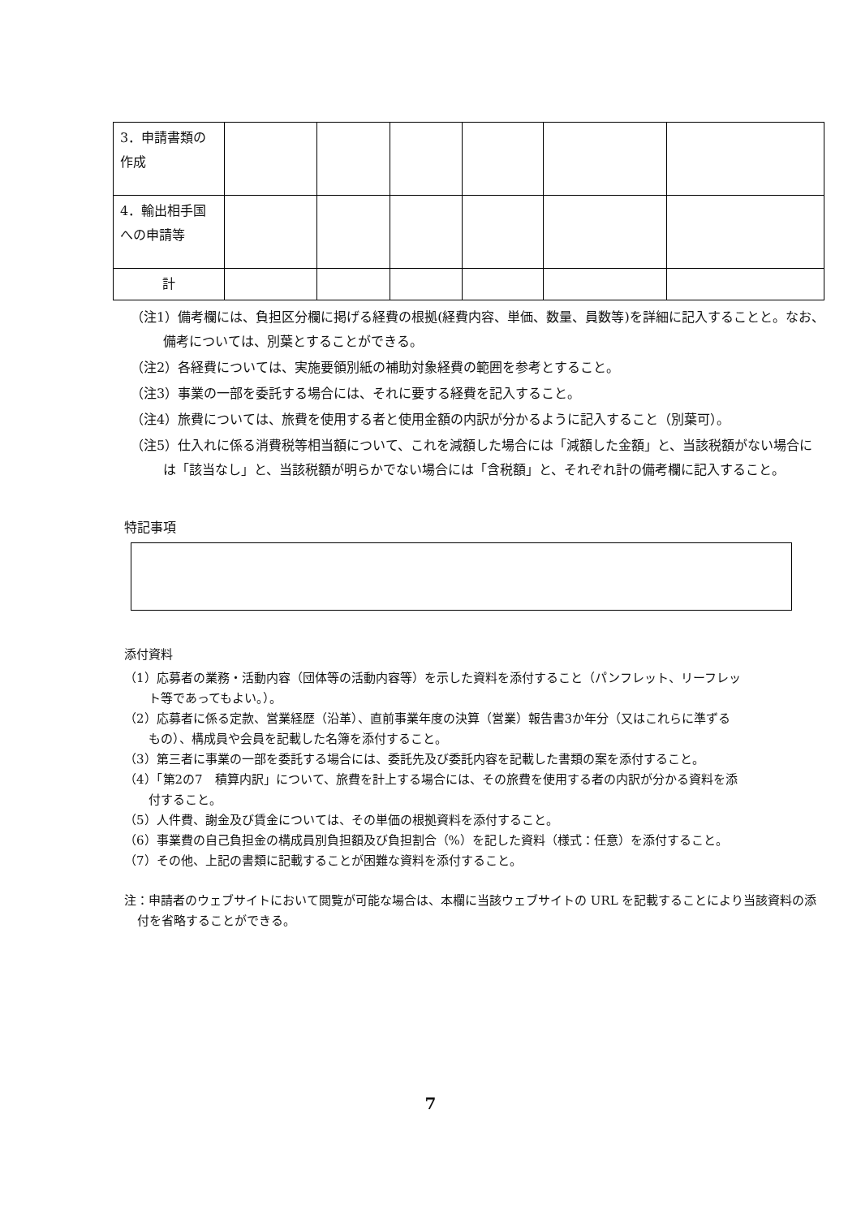| 3．申請書類の作成 | | | | | | |
| 4．輸出相手国への申請等 | | | | | | |
| 計 | | | | | | |
（注1）備考欄には、負担区分欄に掲げる経費の根拠(経費内容、単価、数量、員数等)を詳細に記入することと。なお、備考については、別葉とすることができる。
（注2）各経費については、実施要領別紙の補助対象経費の範囲を参考とすること。
（注3）事業の一部を委託する場合には、それに要する経費を記入すること。
（注4）旅費については、旅費を使用する者と使用金額の内訳が分かるように記入すること（別葉可）。
（注5）仕入れに係る消費税等相当額について、これを減額した場合には「減額した金額」と、当該税額がない場合には「該当なし」と、当該税額が明らかでない場合には「含税額」と、それぞれ計の備考欄に記入すること。
特記事項
添付資料
（1）応募者の業務・活動内容（団体等の活動内容等）を示した資料を添付すること（パンフレット、リーフレット等であってもよい。）。
（2）応募者に係る定款、営業経歴（沿革）、直前事業年度の決算（営業）報告書3か年分（又はこれらに準ずるもの）、構成員や会員を記載した名簿を添付すること。
（3）第三者に事業の一部を委託する場合には、委託先及び委託内容を記載した書類の案を添付すること。
（4）「第2の7　積算内訳」について、旅費を計上する場合には、その旅費を使用する者の内訳が分かる資料を添付すること。
（5）人件費、謝金及び賃金については、その単価の根拠資料を添付すること。
（6）事業費の自己負担金の構成員別負担額及び負担割合（%）を記した資料（様式：任意）を添付すること。
（7）その他、上記の書類に記載することが困難な資料を添付すること。
注：申請者のウェブサイトにおいて閲覧が可能な場合は、本欄に当該ウェブサイトの URL を記載することにより当該資料の添付を省略することができる。
7